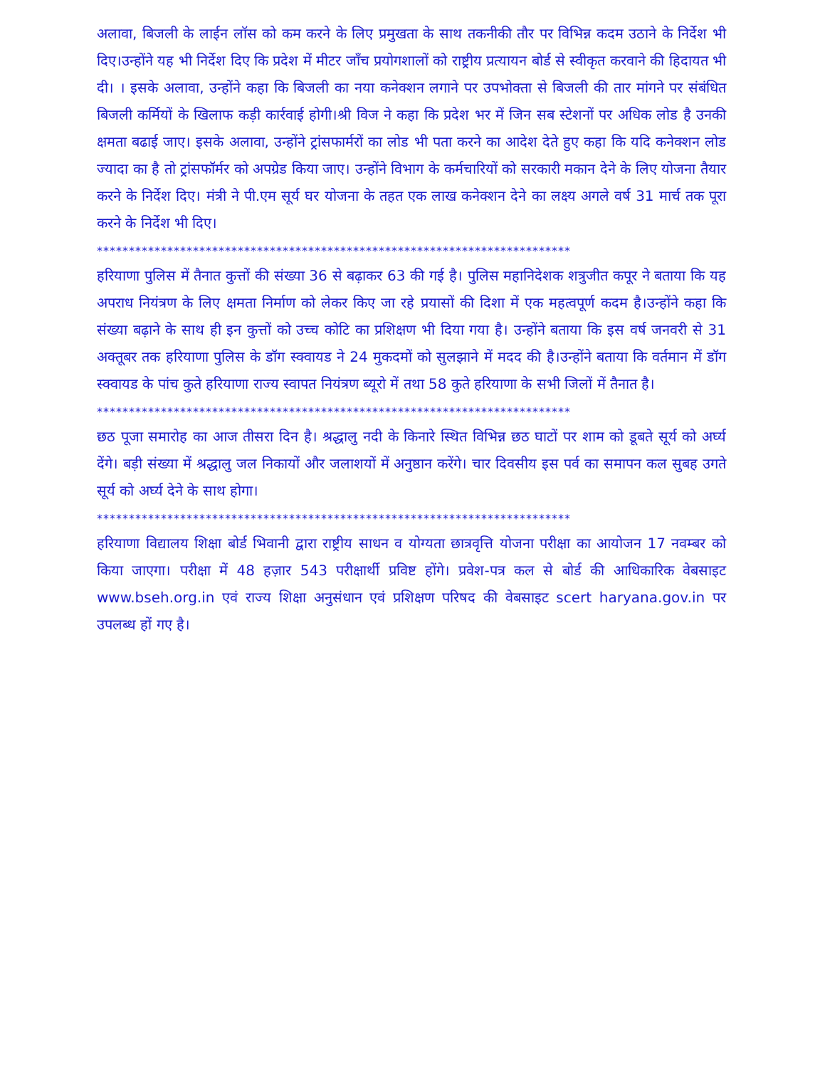अलावा, बिजली के लाईन लॉस को कम करने के लिए प्रमुखता के साथ तकनीकी तौर पर विभिन्न कदम उठाने के निर्देश भी दिए।उन्होंने यह भी निर्देश दिए कि प्रदेश में मीटर जाँच प्रयोगशालों को राष्ट्रीय प्रत्यायन बोर्ड से स्वीकृत करवाने की हिदायत भी दी। । इसके अलावा, उन्होंने कहा कि बिजली का नया कनेक्शन लगाने पर उपभोक्ता से बिजली की तार मांगने पर संबंधित बिजली कर्मियों के खिलाफ कड़ी कार्रवाई होगी।श्री विज ने कहा कि प्रदेश भर में जिन सब स्टेशनों पर अधिक लोड है उनकी क्षमता बढाई जाए। इसके अलावा, उन्होंने ट्रांसफार्मरों का लोड भी पता करने का आदेश देते हुए कहा कि यदि कनेक्शन लोड ज्यादा का है तो ट्रांसफॉर्मर को अपग्रेड किया जाए। उन्होंने विभाग के कर्मचारियों को सरकारी मकान देने के लिए योजना तैयार करने के निर्देश दिए। मंत्री ने पी.एम सूर्य घर योजना के तहत एक लाख कनेक्शन देने का लक्ष्य अगले वर्ष 31 मार्च तक पूरा करने के निर्देश भी दिए।
**************************************************************************
हरियाणा पुलिस में तैनात कुत्तों की संख्या 36 से बढ़ाकर 63 की गई है। पुलिस महानिदेशक शत्रुजीत कपूर ने बताया कि यह अपराध नियंत्रण के लिए क्षमता निर्माण को लेकर किए जा रहे प्रयासों की दिशा में एक महत्वपूर्ण कदम है।उन्होंने कहा कि संख्या बढ़ाने के साथ ही इन कुत्तों को उच्च कोटि का प्रशिक्षण भी दिया गया है। उन्होंने बताया कि इस वर्ष जनवरी से 31 अक्तूबर तक हरियाणा पुलिस के डॉग स्क्वायड ने 24 मुकदमों को सुलझाने में मदद की है।उन्होंने बताया कि वर्तमान में डॉग स्क्वायड के पांच कुते हरियाणा राज्य स्वापत नियंत्रण ब्यूरो में तथा 58 कुते हरियाणा के सभी जिलों में तैनात है।
**************************************************************************
छठ पूजा समारोह का आज तीसरा दिन है। श्रद्धालु नदी के किनारे स्थित विभिन्न छठ घाटों पर शाम को डूबते सूर्य को अर्घ्य देंगे। बड़ी संख्या में श्रद्धालु जल निकायों और जलाशयों में अनुष्ठान करेंगे। चार दिवसीय इस पर्व का समापन कल सुबह उगते सूर्य को अर्घ्य देने के साथ होगा।
**************************************************************************
हरियाणा विद्यालय शिक्षा बोर्ड भिवानी द्वारा राष्ट्रीय साधन व योग्यता छात्रवृत्ति योजना परीक्षा का आयोजन 17 नवम्बर को किया जाएगा। परीक्षा में 48 हज़ार 543 परीक्षार्थी प्रविष्ट होंगे। प्रवेश-पत्र कल से बोर्ड की आधिकारिक वेबसाइट www.bseh.org.in एवं राज्य शिक्षा अनुसंधान एवं प्रशिक्षण परिषद की वेबसाइट scert haryana.gov.in पर उपलब्ध हों गए है।